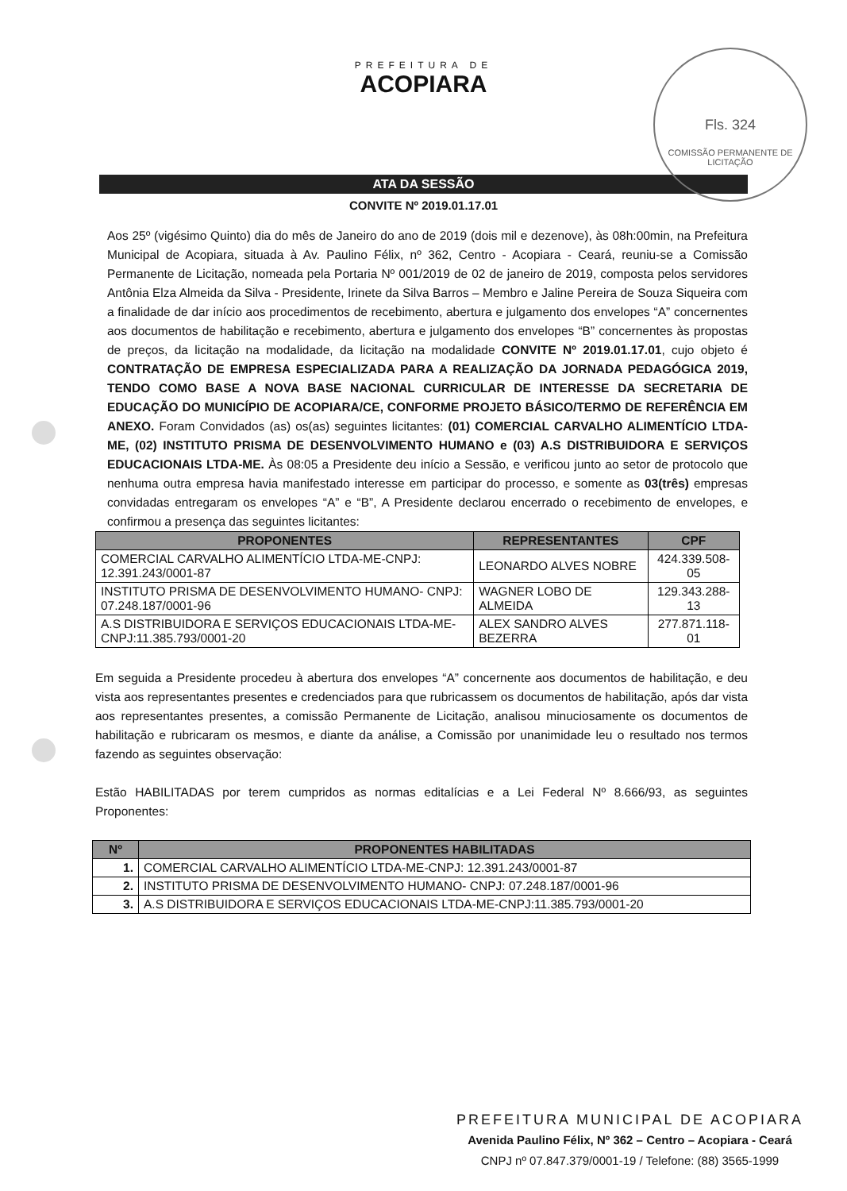Fls. 324
COMISSÃO PERMANENTE DE LICITAÇÃO
PREFEITURA DE
ACOPIARA
ATA DA SESSÃO
CONVITE Nº 2019.01.17.01
Aos 25º (vigésimo Quinto) dia do mês de Janeiro do ano de 2019 (dois mil e dezenove), às 08h:00min, na Prefeitura Municipal de Acopiara, situada à Av. Paulino Félix, nº 362, Centro - Acopiara - Ceará, reuniu-se a Comissão Permanente de Licitação, nomeada pela Portaria Nº 001/2019 de 02 de janeiro de 2019, composta pelos servidores Antônia Elza Almeida da Silva - Presidente, Irinete da Silva Barros – Membro e Jaline Pereira de Souza Siqueira com a finalidade de dar início aos procedimentos de recebimento, abertura e julgamento dos envelopes “A” concernentes aos documentos de habilitação e recebimento, abertura e julgamento dos envelopes “B” concernentes às propostas de preços, da licitação na modalidade, da licitação na modalidade CONVITE Nº 2019.01.17.01, cujo objeto é CONTRATAÇÃO DE EMPRESA ESPECIALIZADA PARA A REALIZAÇÃO DA JORNADA PEDAGÓGICA 2019, TENDO COMO BASE A NOVA BASE NACIONAL CURRICULAR DE INTERESSE DA SECRETARIA DE EDUCAÇÃO DO MUNICÍPIO DE ACOPIARA/CE, CONFORME PROJETO BÁSICO/TERMO DE REFERÊNCIA EM ANEXO. Foram Convidados (as) os(as) seguintes licitantes: (01) COMERCIAL CARVALHO ALIMENTÍCIO LTDA-ME, (02) INSTITUTO PRISMA DE DESENVOLVIMENTO HUMANO e (03) A.S DISTRIBUIDORA E SERVIÇOS EDUCACIONAIS LTDA-ME. Às 08:05 a Presidente deu início a Sessão, e verificou junto ao setor de protocolo que nenhuma outra empresa havia manifestado interesse em participar do processo, e somente as 03(três) empresas convidadas entregaram os envelopes “A” e “B”, A Presidente declarou encerrado o recebimento de envelopes, e confirmou a presença das seguintes licitantes:
| PROPONENTES | REPRESENTANTES | CPF |
| --- | --- | --- |
| COMERCIAL CARVALHO ALIMENTÍCIO LTDA-ME-CNPJ: 12.391.243/0001-87 | LEONARDO ALVES NOBRE | 424.339.508-05 |
| INSTITUTO PRISMA DE DESENVOLVIMENTO HUMANO- CNPJ: 07.248.187/0001-96 | WAGNER LOBO DE ALMEIDA | 129.343.288-13 |
| A.S DISTRIBUIDORA E SERVIÇOS EDUCACIONAIS LTDA-ME-CNPJ:11.385.793/0001-20 | ALEX SANDRO ALVES BEZERRA | 277.871.118-01 |
Em seguida a Presidente procedeu à abertura dos envelopes “A” concernente aos documentos de habilitação, e deu vista aos representantes presentes e credenciados para que rubricassem os documentos de habilitação, após dar vista aos representantes presentes, a comissão Permanente de Licitação, analisou minuciosamente os documentos de habilitação e rubricaram os mesmos, e diante da análise, a Comissão por unanimidade leu o resultado nos termos fazendo as seguintes observação:
Estão HABILITADAS por terem cumpridos as normas editalícias e a Lei Federal Nº 8.666/93, as seguintes Proponentes:
| Nº | PROPONENTES HABILITADAS |
| --- | --- |
| 1. | COMERCIAL CARVALHO ALIMENTÍCIO LTDA-ME-CNPJ: 12.391.243/0001-87 |
| 2. | INSTITUTO PRISMA DE DESENVOLVIMENTO HUMANO- CNPJ: 07.248.187/0001-96 |
| 3. | A.S DISTRIBUIDORA E SERVIÇOS EDUCACIONAIS LTDA-ME-CNPJ:11.385.793/0001-20 |
PREFEITURA MUNICIPAL DE ACOPIARA
Avenida Paulino Félix, Nº 362 – Centro – Acopiara - Ceará
CNPJ nº 07.847.379/0001-19 / Telefone: (88) 3565-1999